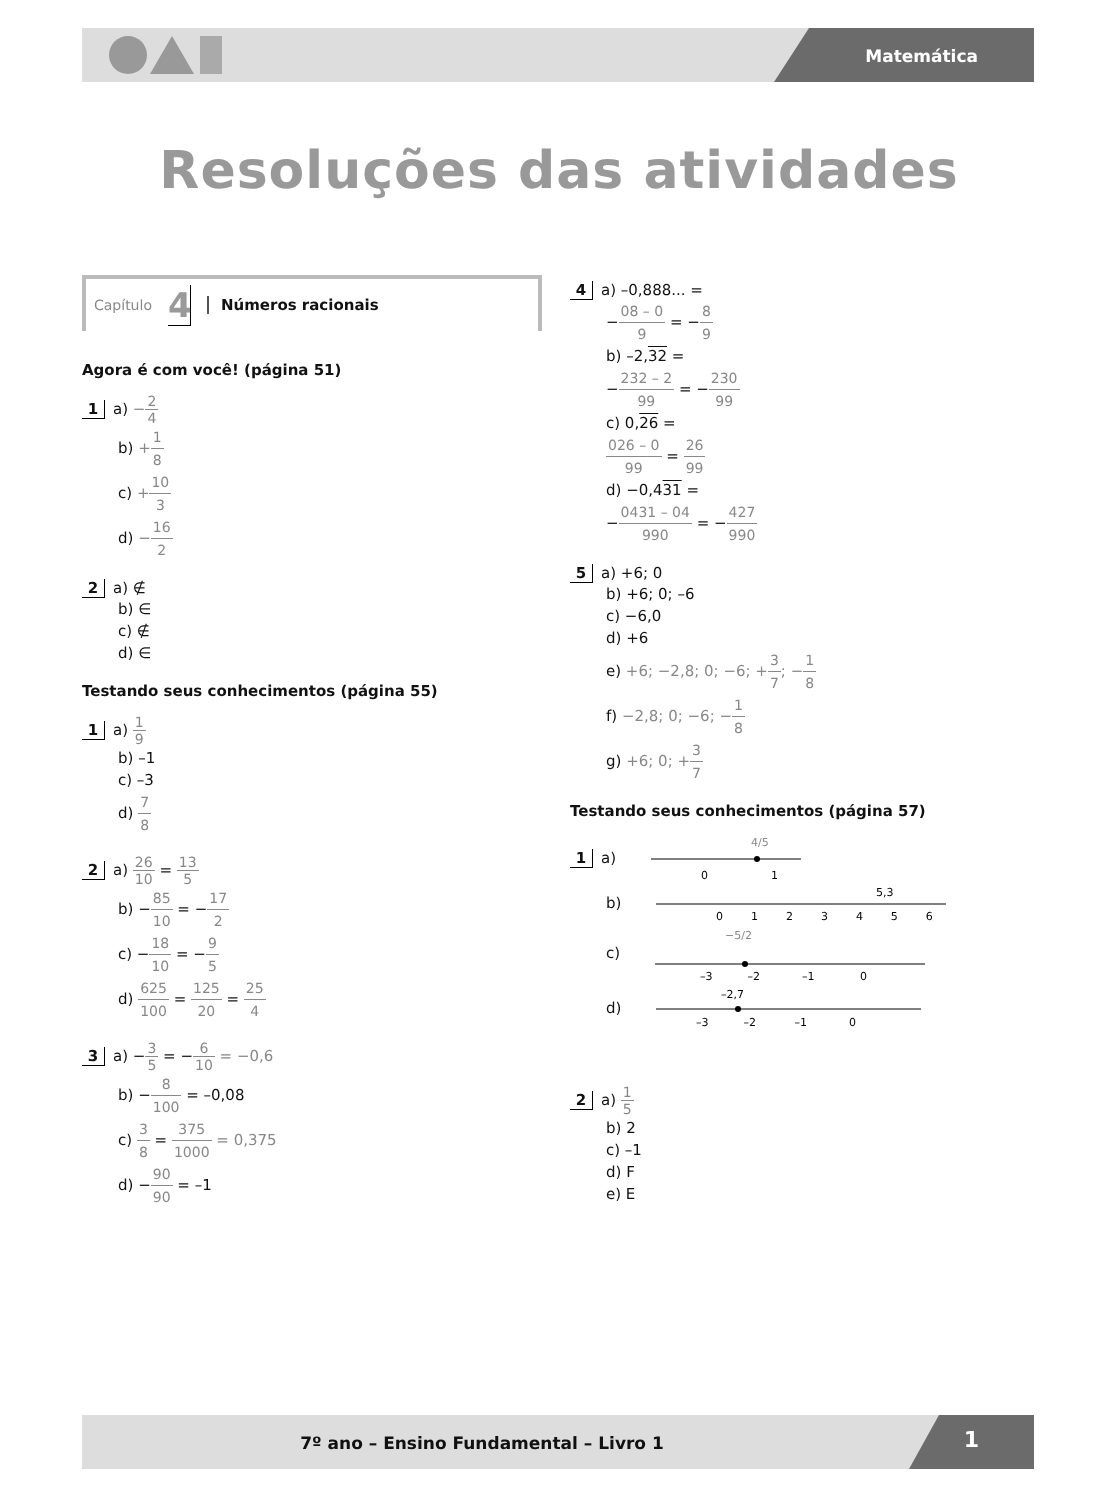Matemática
Resoluções das atividades
Capítulo 4 Números racionais
Agora é com você! (página 51)
1 a) −2 4
b) +1 8
c) +10 3
d) −16 2
2 a) ∉
b) ∈
c) ∉
d) ∈
Testando seus conhecimentos (página 55)
1 a) 1 9
b) –1
c) –3
d) 7 8
2 a) 26 10 = 13 5
b) −85 10 = −17 2
c) −18 10 = −9 5
d) 625 100 = 125 20 = 25 4
3 a) −3 5 = −6 10 = −0,6
b) −8 100 = –0,08
c) 3 8 = 375 1000 = 0,375
d) −90 90 = –1
4 a) –0,888... =
−08 – 0 9 = −8 9
b) –2,32 =
−232 – 2 99 = −230 99
c) 0,26 =
026 – 0 99 = 26 99
d) −0,431 =
−0431 – 04 990 = −427 990
5 a) +6; 0
b) +6; 0; –6
c) −6,0
d) +6
e) +6; −2,8; 0; −6; +3 7; −1 8
f) −2,8; 0; −6; −1 8
g) +6; 0; +3 7
Testando seus conhecimentos (página 57)
1 a)
0
1
4/5
b)
0 1 2 3 4 5 6
5,3
c)
−5/2
–3 –2 –1 0
d)
–2,7
–3 –2 –1 0
2 a) 1 5
b) 2
c) –1
d) F
e) E
7º ano – Ensino Fundamental – Livro 1
1